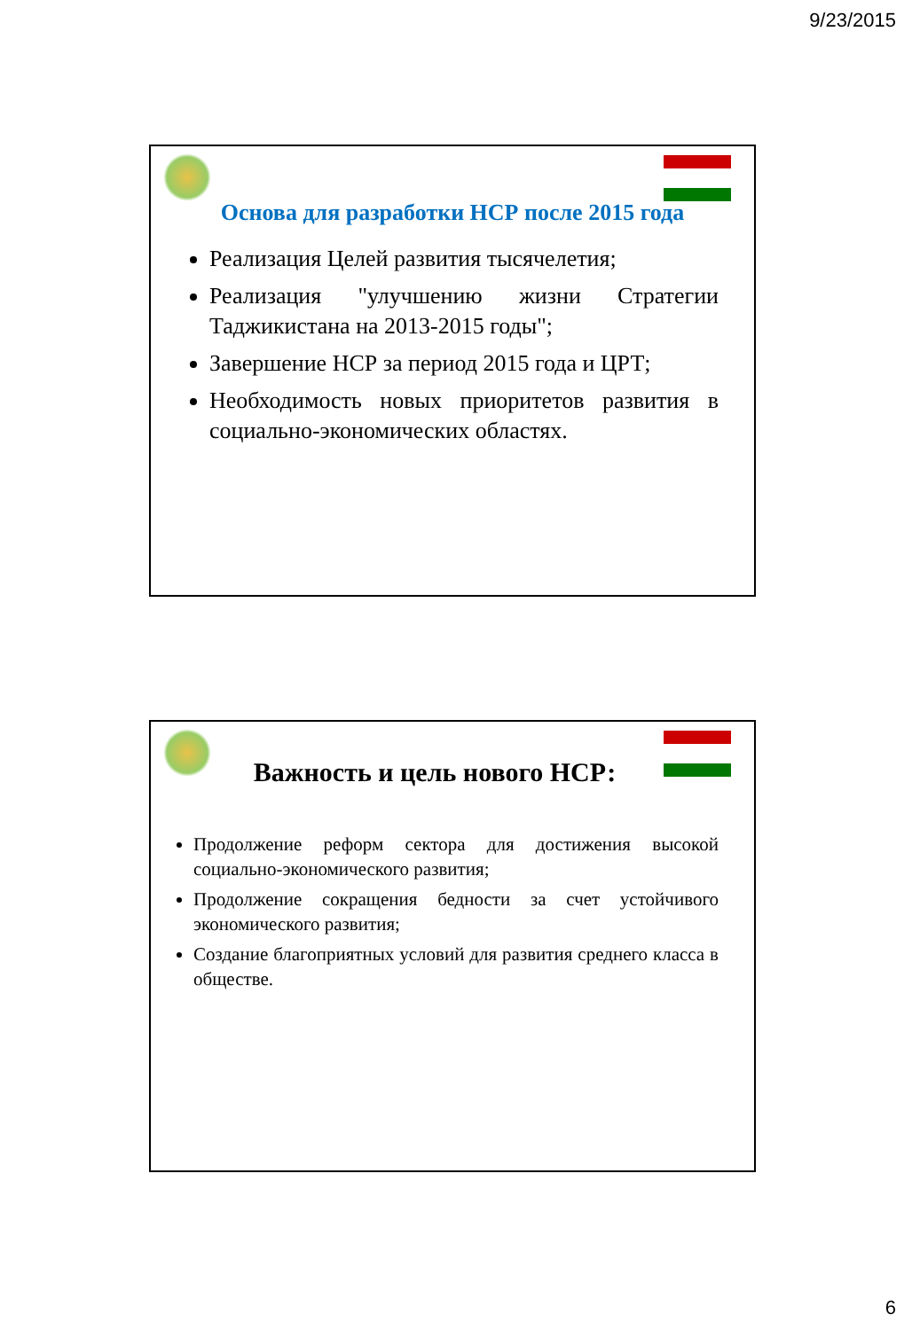9/23/2015
Основа для разработки НСР после 2015 года
Реализация Целей развития тысячелетия;
Реализация "улучшению жизни Стратегии Таджикистана на 2013-2015 годы";
Завершение НСР за период 2015 года и ЦРТ;
Необходимость новых приоритетов развития в социально-экономических областях.
Важность и цель нового НСР:
Продолжение реформ сектора для достижения высокой социально-экономического развития;
Продолжение сокращения бедности за счет устойчивого экономического развития;
Создание благоприятных условий для развития среднего класса в обществе.
6